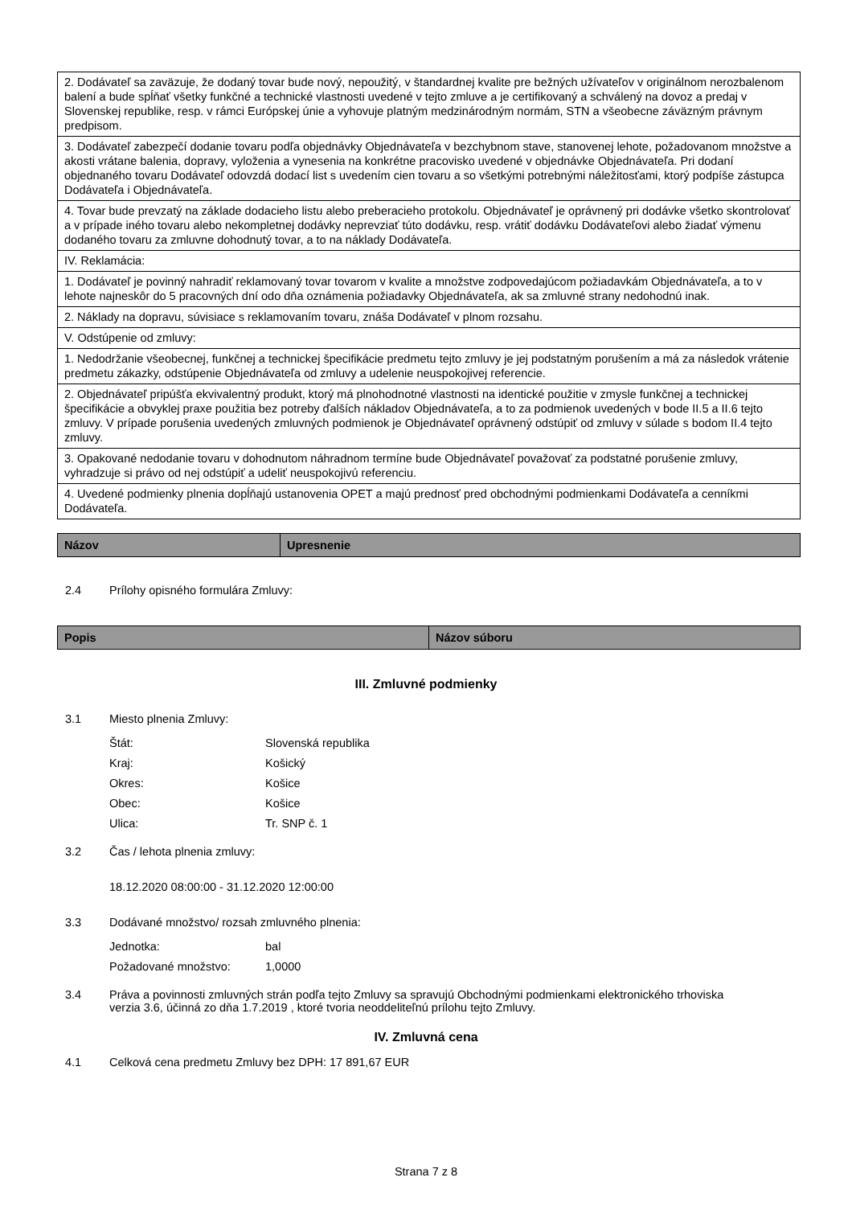| 2. Dodávateľ sa zaväzuje, že dodaný tovar bude nový, nepoužitý, v štandardnej kvalite pre bežných užívateľov v originálnom nerozbalenom balení a bude spĺňať všetky funkčné a technické vlastnosti uvedené v tejto zmluve a je certifikovaný a schválený na dovoz a predaj v Slovenskej republike, resp. v rámci Európskej únie a vyhovuje platným medzinárodným normám, STN a všeobecne záväzným právnym predpisom. |
| 3. Dodávateľ zabezpečí dodanie tovaru podľa objednávky Objednávateľa v bezchybnom stave, stanovenej lehote, požadovanom množstve a akosti vrátane balenia, dopravy, vyloženia a vynesenia na konkrétne pracovisko uvedené v objednávke Objednávateľa. Pri dodaní objednaného tovaru Dodávateľ odovzdá dodací list s uvedením cien tovaru a so všetkými potrebnými náležitosťami, ktorý podpíše zástupca Dodávateľa i Objednávateľa. |
| 4. Tovar bude prevzatý na základe dodacieho listu alebo preberacieho protokolu. Objednávateľ je oprávnený pri dodávke všetko skontrolovať a v prípade iného tovaru alebo nekompletnej dodávky neprevziať túto dodávku, resp. vrátiť dodávku Dodávateľovi alebo žiadať výmenu dodaného tovaru za zmluvne dohodnutý tovar, a to na náklady Dodávateľa. |
| IV. Reklamácia: |
| 1. Dodávateľ je povinný nahradiť reklamovaný tovar tovarom v kvalite a množstve zodpovedajúcom požiadavkám Objednávateľa, a to v lehote najneskôr do 5 pracovných dní odo dňa oznámenia požiadavky Objednávateľa, ak sa zmluvné strany nedohodnú inak. |
| 2. Náklady na dopravu, súvisiace s reklamovaním tovaru, znáša Dodávateľ v plnom rozsahu. |
| V. Odstúpenie od zmluvy: |
| 1. Nedodržanie všeobecnej, funkčnej a technickej špecifikácie predmetu tejto zmluvy je jej podstatným porušením a má za následok vrátenie predmetu zákazky, odstúpenie Objednávateľa od zmluvy a udelenie neuspokojivej referencie. |
| 2. Objednávateľ pripúšťa ekvivalentný produkt, ktorý má plnohodnotné vlastnosti na identické použitie v zmysle funkčnej a technickej špecifikácie a obvyklej praxe použitia bez potreby ďalších nákladov Objednávateľa, a to za podmienok uvedených v bode II.5 a II.6 tejto zmluvy. V prípade porušenia uvedených zmluvných podmienok je Objednávateľ oprávnený odstúpiť od zmluvy v súlade s bodom II.4 tejto zmluvy. |
| 3. Opakované nedodanie tovaru v dohodnutom náhradnom termíne bude Objednávateľ považovať za podstatné porušenie zmluvy, vyhradzuje si právo od nej odstúpiť a udeliť neuspokojivú referenciu. |
| 4. Uvedené podmienky plnenia dopĺňajú ustanovenia OPET a majú prednosť pred obchodnými podmienkami Dodávateľa a cenníkmi Dodávateľa. |
| Názov | Upresnenie |
| --- | --- |
2.4 Prílohy opisného formulára Zmluvy:
| Popis | Názov súboru |
| --- | --- |
III. Zmluvné podmienky
3.1 Miesto plnenia Zmluvy:
Štát: Slovenská republika
Kraj: Košický
Okres: Košice
Obec: Košice
Ulica: Tr. SNP č. 1
3.2 Čas / lehota plnenia zmluvy:
18.12.2020 08:00:00 - 31.12.2020 12:00:00
3.3 Dodávané množstvo/ rozsah zmluvného plnenia:
Jednotka: bal
Požadované množstvo: 1,0000
3.4 Práva a povinnosti zmluvných strán podľa tejto Zmluvy sa spravujú Obchodnými podmienkami elektronického trhoviska verzia 3.6, účinná zo dňa 1.7.2019 , ktoré tvoria neoddeliteľnú prílohu tejto Zmluvy.
IV. Zmluvná cena
4.1 Celková cena predmetu Zmluvy bez DPH: 17 891,67 EUR
Strana 7 z 8